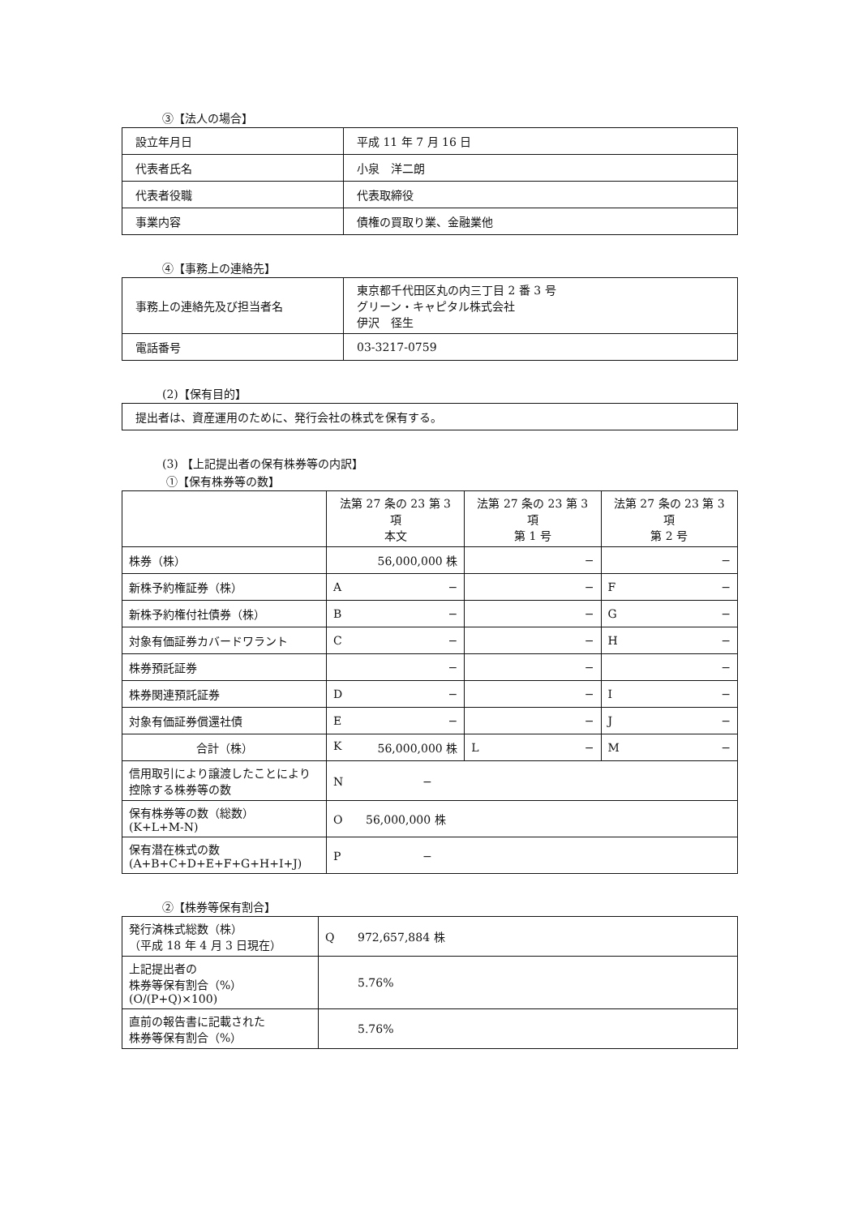③【法人の場合】
| 設立年月日 | 平成 11 年 7 月 16 日 |
| 代表者氏名 | 小泉 洋二朗 |
| 代表者役職 | 代表取締役 |
| 事業内容 | 債権の買取り業、金融業他 |
④【事務上の連絡先】
| 事務上の連絡先及び担当者名 | 東京都千代田区丸の内三丁目 2 番 3 号 グリーン・キャピタル株式会社 伊沢 径生 |
| 電話番号 | 03-3217-0759 |
(2)【保有目的】
| 提出者は、資産運用のために、発行会社の株式を保有する。 |
(3) 【上記提出者の保有株券等の内訳】
①【保有株券等の数】
| | 法第 27 条の 23 第 3 項 本文 | 法第 27 条の 23 第 3 項 第 1 号 | 法第 27 条の 23 第 3 項 第 2 号 |
| 株券（株） | 56,000,000 株 | − | − |
| 新株予約権証券（株） | A − | − | F − |
| 新株予約権付社債券（株） | B − | − | G − |
| 対象有価証券カバードワラント | C − | − | H − |
| 株券預託証券 | − | − | − |
| 株券関連預託証券 | D − | − | I − |
| 対象有価証券償還社債 | E − | − | J − |
| 合計（株） | K 56,000,000 株 | L − | M − |
| 信用取引により譲渡したことにより控除する株券等の数 | N − | | |
| 保有株券等の数（総数） (K+L+M-N) | O 56,000,000 株 | | |
| 保有潜在株式の数 (A+B+C+D+E+F+G+H+I+J) | P − | | |
②【株券等保有割合】
| 発行済株式総数（株） （平成 18 年 4 月 3 日現在） | Q 972,657,884 株 |
| 上記提出者の 株券等保有割合（%） (O/(P+Q)×100) | 5.76% |
| 直前の報告書に記載された 株券等保有割合（%） | 5.76% |